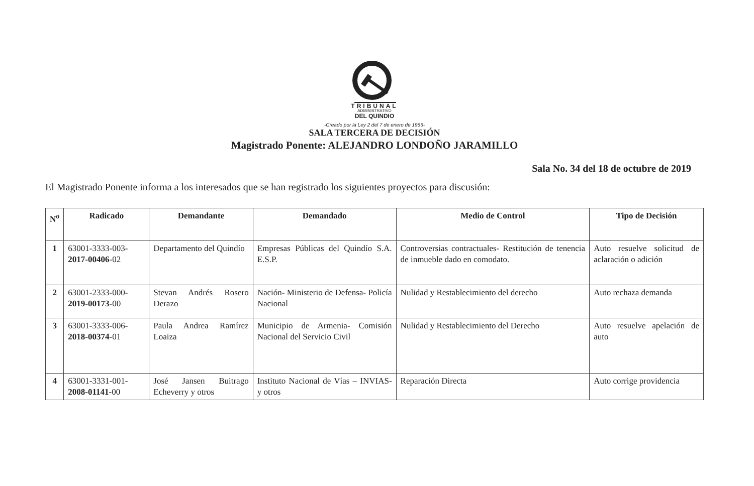TRIBUNAL
ADMINISTRATIVO
DEL QUINDIO
-Creado por la Ley 2 del 7 de enero de 1966-
SALA TERCERA DE DECISIÓN
Magistrado Ponente: ALEJANDRO LONDOÑO JARAMILLO
Sala No. 34 del 18 de octubre de 2019
El Magistrado Ponente informa a los interesados que se han registrado los siguientes proyectos para discusión:
| N<sup>o</sup> | Radicado | Demandante | Demandado | Medio de Control | Tipo de Decisión |
| --- | --- | --- | --- | --- | --- |
| 1 | 63001-3333-003- 2017-00406 -02 | Departamento del Quindío | Empresas Públicas del Quindío S.A. E.S.P. | Controversias contractuales- Restitución de tenencia de inmueble dado en comodato. | Auto resuelve solicitud de aclaración o adición |
| 2 | 63001-2333-000- 2019-00173 -00 | Stevan Andrés Rosero Derazo | Nación- Ministerio de Defensa- Policía Nacional | Nulidad y Restablecimiento del derecho | Auto rechaza demanda |
| 3 | 63001-3333-006- 2018-00374 -01 | Paula Andrea Ramírez Loaiza | Municipio de Armenia- Comisión Nacional del Servicio Civil | Nulidad y Restablecimiento del Derecho | Auto resuelve apelación de auto |
| 4 | 63001-3331-001- 2008-01141 -00 | José Jansen Buitrago Echeverry y otros | Instituto Nacional de Vías – INVIAS- y otros | Reparación Directa | Auto corrige providencia |